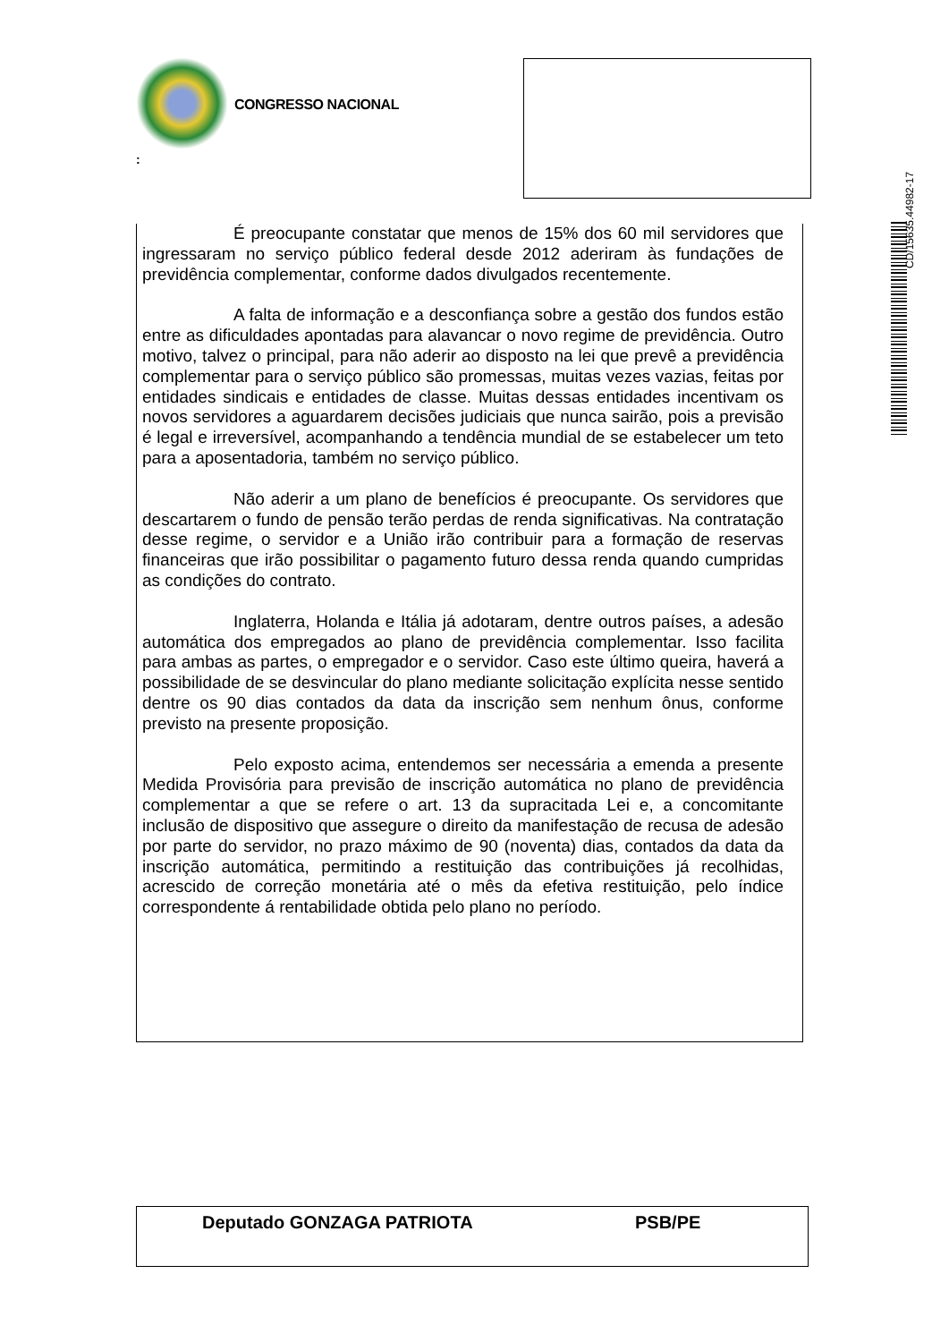CONGRESSO NACIONAL
:
CD/15635.44982-17
É preocupante constatar que menos de 15% dos 60 mil servidores que ingressaram no serviço público federal desde 2012 aderiram às fundações de previdência complementar, conforme dados divulgados recentemente.
A falta de informação e a desconfiança sobre a gestão dos fundos estão entre as dificuldades apontadas para alavancar o novo regime de previdência. Outro motivo, talvez o principal, para não aderir ao disposto na lei que prevê a previdência complementar para o serviço público são promessas, muitas vezes vazias, feitas por entidades sindicais e entidades de classe. Muitas dessas entidades incentivam os novos servidores a aguardarem decisões judiciais que nunca sairão, pois a previsão é legal e irreversível, acompanhando a tendência mundial de se estabelecer um teto para a aposentadoria, também no serviço público.
Não aderir a um plano de benefícios é preocupante. Os servidores que descartarem o fundo de pensão terão perdas de renda significativas. Na contratação desse regime, o servidor e a União irão contribuir para a formação de reservas financeiras que irão possibilitar o pagamento futuro dessa renda quando cumpridas as condições do contrato.
Inglaterra, Holanda e Itália já adotaram, dentre outros países, a adesão automática dos empregados ao plano de previdência complementar. Isso facilita para ambas as partes, o empregador e o servidor. Caso este último queira, haverá a possibilidade de se desvincular do plano mediante solicitação explícita nesse sentido dentre os 90 dias contados da data da inscrição sem nenhum ônus, conforme previsto na presente proposição.
Pelo exposto acima, entendemos ser necessária a emenda a presente Medida Provisória para previsão de inscrição automática no plano de previdência complementar a que se refere o art. 13 da supracitada Lei e, a concomitante inclusão de dispositivo que assegure o direito da manifestação de recusa de adesão por parte do servidor, no prazo máximo de 90 (noventa) dias, contados da data da inscrição automática, permitindo a restituição das contribuições já recolhidas, acrescido de correção monetária até o mês da efetiva restituição, pelo índice correspondente á rentabilidade obtida pelo plano no período.
Deputado GONZAGA PATRIOTA PSB/PE